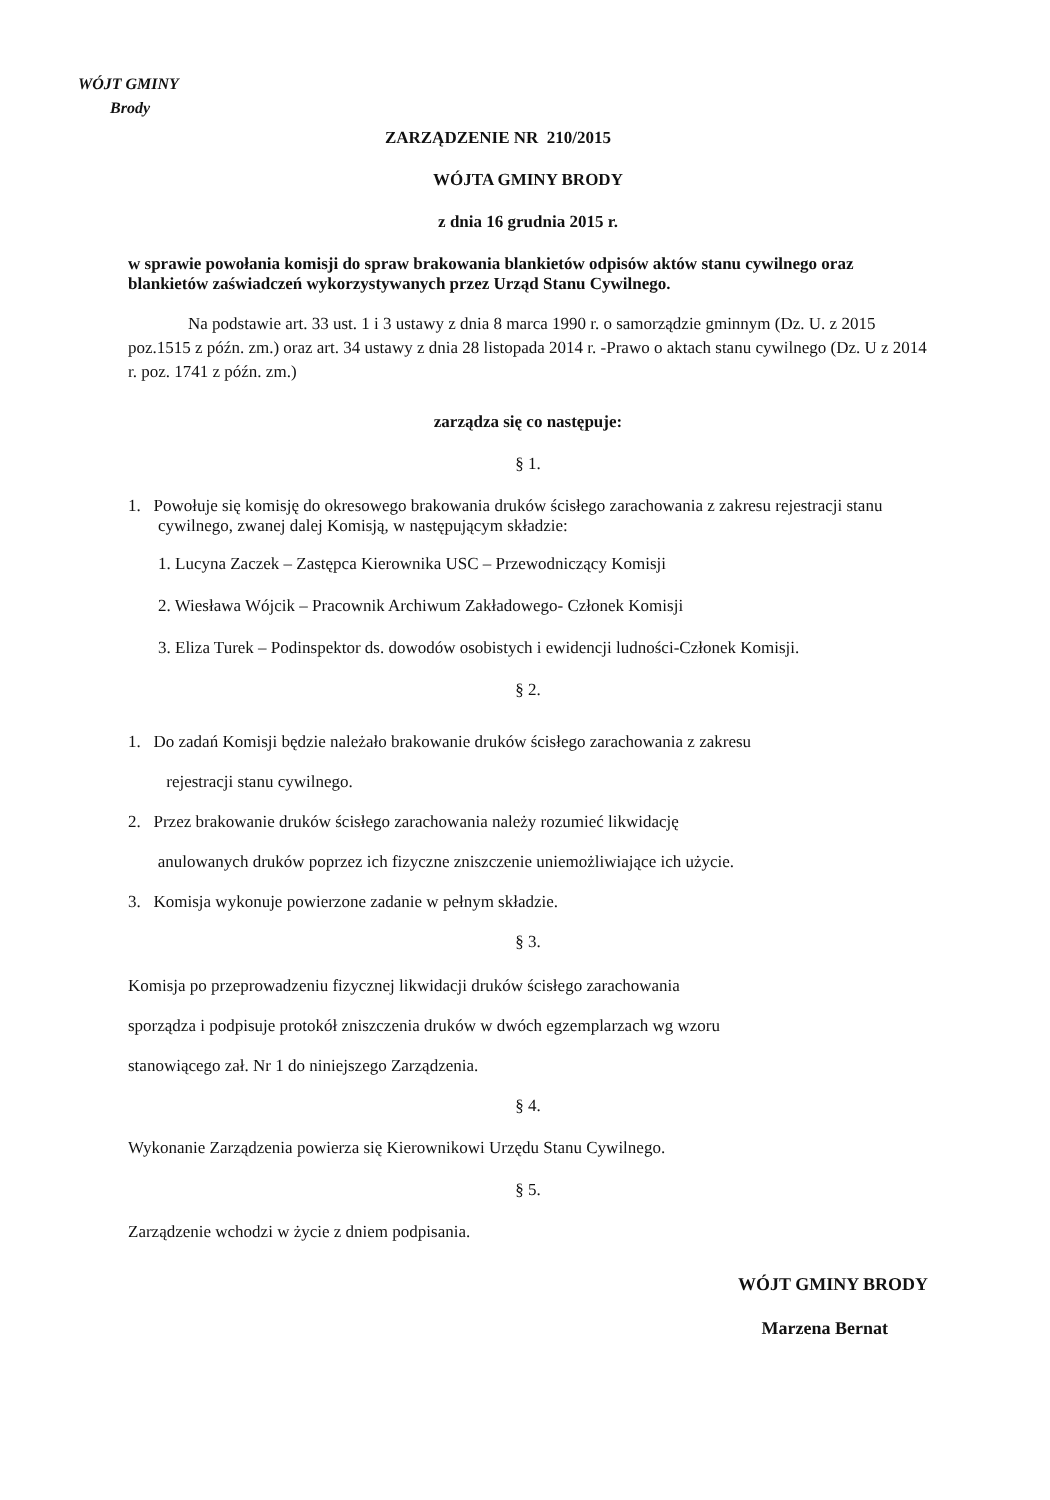WÓJT GMINY
Brody
ZARZĄDZENIE NR 210/2015
WÓJTA GMINY BRODY
z dnia 16 grudnia 2015 r.
w sprawie powołania komisji do spraw brakowania blankietów odpisów aktów stanu cywilnego oraz blankietów zaświadczeń wykorzystywanych przez Urząd Stanu Cywilnego.
Na podstawie art. 33 ust. 1 i 3 ustawy z dnia 8 marca 1990 r. o samorządzie gminnym (Dz. U. z 2015 poz.1515 z późn. zm.) oraz art. 34 ustawy z dnia 28 listopada 2014 r. -Prawo o aktach stanu cywilnego (Dz. U z 2014 r. poz. 1741 z późn. zm.)
zarządza się co następuje:
§ 1.
1. Powołuje się komisję do okresowego brakowania druków ścisłego zarachowania z zakresu rejestracji stanu cywilnego, zwanej dalej Komisją, w następującym składzie:
1. Lucyna Zaczek – Zastępca Kierownika USC – Przewodniczący Komisji
2. Wiesława Wójcik – Pracownik Archiwum Zakładowego- Członek Komisji
3. Eliza Turek – Podinspektor ds. dowodów osobistych i ewidencji ludności-Członek Komisji.
§ 2.
1. Do zadań Komisji będzie należało brakowanie druków ścisłego zarachowania z zakresu
rejestracji stanu cywilnego.
2. Przez brakowanie druków ścisłego zarachowania należy rozumieć likwidację
anulowanych druków poprzez ich fizyczne zniszczenie uniemożliwiające ich użycie.
3. Komisja wykonuje powierzone zadanie w pełnym składzie.
§ 3.
Komisja po przeprowadzeniu fizycznej likwidacji druków ścisłego zarachowania
sporządza i podpisuje protokół zniszczenia druków w dwóch egzemplarzach wg wzoru
stanowiącego zał. Nr 1 do niniejszego Zarządzenia.
§ 4.
Wykonanie Zarządzenia powierza się Kierownikowi Urzędu Stanu Cywilnego.
§ 5.
Zarządzenie wchodzi w życie z dniem podpisania.
WÓJT GMINY BRODY
Marzena Bernat